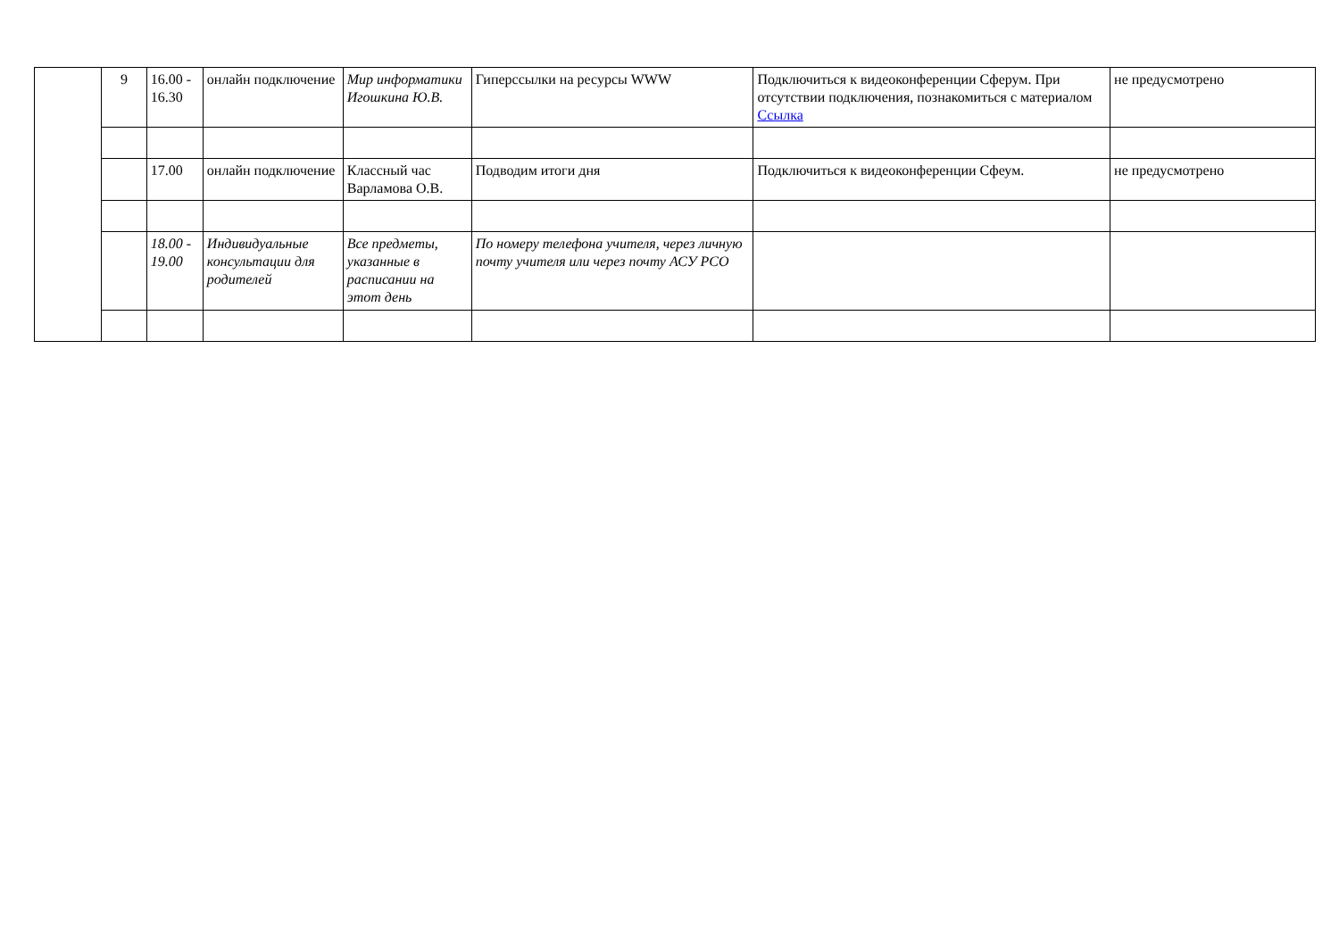| | 9 | 16.00 - 16.30 | онлайн подключение | Мир информатики Игошкина Ю.В. | Гиперссылки на ресурсы WWW | Подключиться к видеоконференции Сферум. При отсутствии подключения, познакомиться с материалом Ссылка | не предусмотрено |
| | | 17.00 | онлайн подключение | Классный час Варламова О.В. | Подводим итоги дня | Подключиться к видеоконференции Сфеум. | не предусмотрено |
| | | 18.00 - 19.00 | Индивидуальные консультации для родителей | Все предметы, указанные в расписании на этот день | По номеру телефона учителя, через личную почту учителя или через почту АСУ РСО | | |